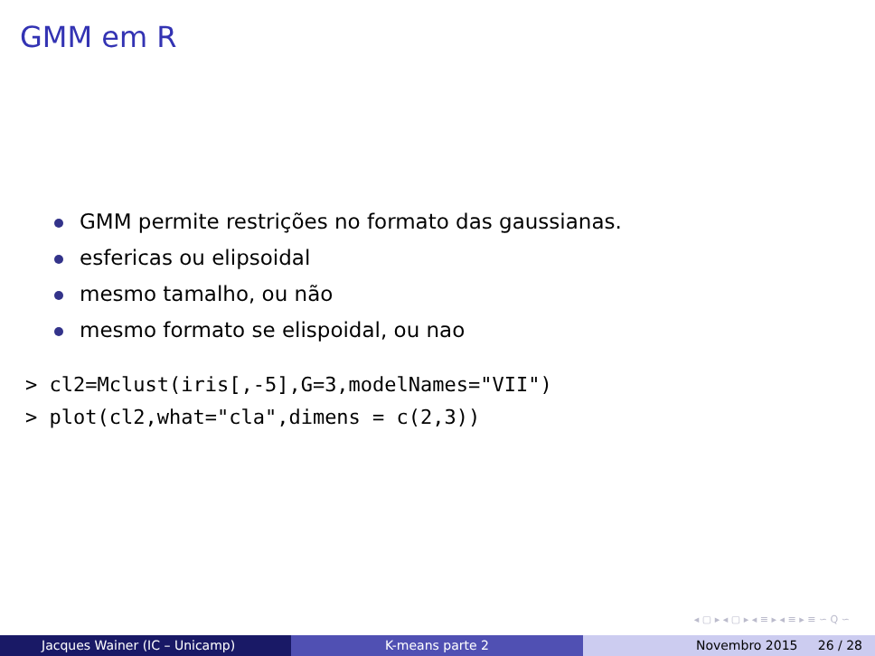GMM em R
GMM permite restrições no formato das gaussianas.
esfericas ou elipsoidal
mesmo tamalho, ou não
mesmo formato se elispoidal, ou nao
> cl2=Mclust(iris[,-5],G=3,modelNames="VII")
> plot(cl2,what="cla",dimens = c(2,3))
◂ ▢ ▸ ◂ ▢ ▸ ◂ ≡ ▸ ◂ ≡ ▸ ≡ ∽ Q ∽
Jacques Wainer (IC – Unicamp) K-means parte 2 Novembro 2015 26 / 28